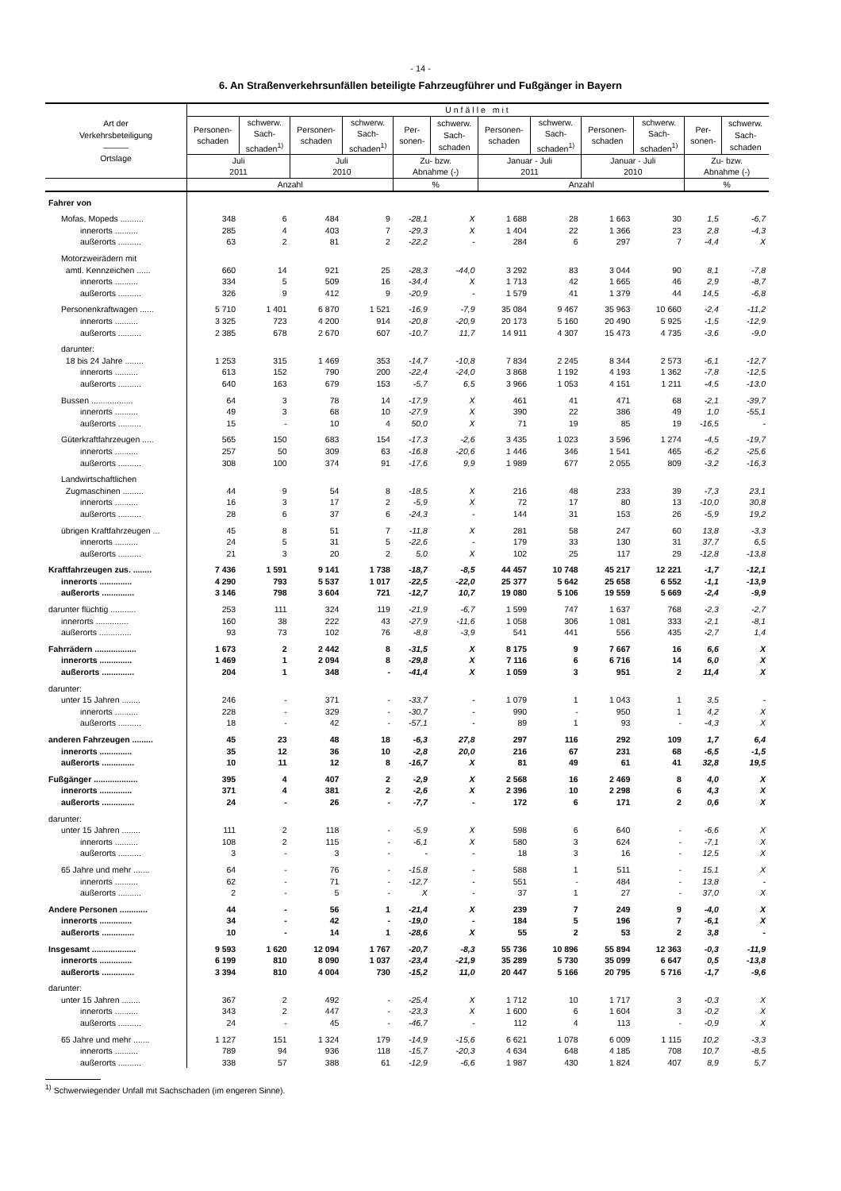- 14 -
6. An Straßenverkehrsunfällen beteiligte Fahrzeugführer und Fußgänger in Bayern
| Art der Verkehrsbeteiligung ――― Ortslage | Unfälle mit | | | | | | | | | | | |
| --- | --- | --- | --- | --- | --- | --- | --- | --- | --- | --- | --- | --- |
| | Personen- schaden | schwerw. Sach- schaden<sup>1)</sup> | Personen- schaden | schwerw. Sach- schaden<sup>1)</sup> | Per- sonen- | schwerw. Sach- schaden | Personen- schaden | schwerw. Sach- schaden<sup>1)</sup> | Personen- schaden | schwerw. Sach- schaden<sup>1)</sup> | Per- sonen- | schwerw. Sach- schaden |
| | Juli 2011 | | Juli 2010 | | Zu- bzw. Abnahme (-) | | Januar - Juli 2011 | | Januar - Juli 2010 | | Zu- bzw. Abnahme (-) | |
| | Anzahl | | | | % | | Anzahl | | | | % | |
| Fahrer von | | | | | | | | | | | | |
| Mofas, Mopeds .......... | 348 | 6 | 484 | 9 | -28,1 | X | 1 688 | 28 | 1 663 | 30 | 1,5 | -6,7 |
| innerorts .......... | 285 | 4 | 403 | 7 | -29,3 | X | 1 404 | 22 | 1 366 | 23 | 2,8 | -4,3 |
| außerorts .......... | 63 | 2 | 81 | 2 | -22,2 | - | 284 | 6 | 297 | 7 | -4,4 | X |
| Motorzweirädern mit | | | | | | | | | | | | |
| amtl. Kennzeichen ...... | 660 | 14 | 921 | 25 | -28,3 | -44,0 | 3 292 | 83 | 3 044 | 90 | 8,1 | -7,8 |
| innerorts .......... | 334 | 5 | 509 | 16 | -34,4 | X | 1 713 | 42 | 1 665 | 46 | 2,9 | -8,7 |
| außerorts .......... | 326 | 9 | 412 | 9 | -20,9 | - | 1 579 | 41 | 1 379 | 44 | 14,5 | -6,8 |
| Personenkraftwagen ...... | 5 710 | 1 401 | 6 870 | 1 521 | -16,9 | -7,9 | 35 084 | 9 467 | 35 963 | 10 660 | -2,4 | -11,2 |
| innerorts .......... | 3 325 | 723 | 4 200 | 914 | -20,8 | -20,9 | 20 173 | 5 160 | 20 490 | 5 925 | -1,5 | -12,9 |
| außerorts .......... | 2 385 | 678 | 2 670 | 607 | -10,7 | 11,7 | 14 911 | 4 307 | 15 473 | 4 735 | -3,6 | -9,0 |
| darunter: | | | | | | | | | | | | |
| 18 bis 24 Jahre ........ | 1 253 | 315 | 1 469 | 353 | -14,7 | -10,8 | 7 834 | 2 245 | 8 344 | 2 573 | -6,1 | -12,7 |
| innerorts .......... | 613 | 152 | 790 | 200 | -22,4 | -24,0 | 3 868 | 1 192 | 4 193 | 1 362 | -7,8 | -12,5 |
| außerorts .......... | 640 | 163 | 679 | 153 | -5,7 | 6,5 | 3 966 | 1 053 | 4 151 | 1 211 | -4,5 | -13,0 |
| Bussen .................. | 64 | 3 | 78 | 14 | -17,9 | X | 461 | 41 | 471 | 68 | -2,1 | -39,7 |
| innerorts .......... | 49 | 3 | 68 | 10 | -27,9 | X | 390 | 22 | 386 | 49 | 1,0 | -55,1 |
| außerorts .......... | 15 | - | 10 | 4 | 50,0 | X | 71 | 19 | 85 | 19 | -16,5 | - |
| Güterkraftfahrzeugen ..... | 565 | 150 | 683 | 154 | -17,3 | -2,6 | 3 435 | 1 023 | 3 596 | 1 274 | -4,5 | -19,7 |
| innerorts .......... | 257 | 50 | 309 | 63 | -16,8 | -20,6 | 1 446 | 346 | 1 541 | 465 | -6,2 | -25,6 |
| außerorts .......... | 308 | 100 | 374 | 91 | -17,6 | 9,9 | 1 989 | 677 | 2 055 | 809 | -3,2 | -16,3 |
| Landwirtschaftlichen | | | | | | | | | | | | |
| Zugmaschinen ......... | 44 | 9 | 54 | 8 | -18,5 | X | 216 | 48 | 233 | 39 | -7,3 | 23,1 |
| innerorts .......... | 16 | 3 | 17 | 2 | -5,9 | X | 72 | 17 | 80 | 13 | -10,0 | 30,8 |
| außerorts .......... | 28 | 6 | 37 | 6 | -24,3 | - | 144 | 31 | 153 | 26 | -5,9 | 19,2 |
| übrigen Kraftfahrzeugen ... | 45 | 8 | 51 | 7 | -11,8 | X | 281 | 58 | 247 | 60 | 13,8 | -3,3 |
| innerorts .......... | 24 | 5 | 31 | 5 | -22,6 | - | 179 | 33 | 130 | 31 | 37,7 | 6,5 |
| außerorts .......... | 21 | 3 | 20 | 2 | 5,0 | X | 102 | 25 | 117 | 29 | -12,8 | -13,8 |
| Kraftfahrzeugen zus. ........ | 7 436 | 1 591 | 9 141 | 1 738 | -18,7 | -8,5 | 44 457 | 10 748 | 45 217 | 12 221 | -1,7 | -12,1 |
| innerorts .............. | 4 290 | 793 | 5 537 | 1 017 | -22,5 | -22,0 | 25 377 | 5 642 | 25 658 | 6 552 | -1,1 | -13,9 |
| außerorts .............. | 3 146 | 798 | 3 604 | 721 | -12,7 | 10,7 | 19 080 | 5 106 | 19 559 | 5 669 | -2,4 | -9,9 |
| darunter flüchtig ........... | 253 | 111 | 324 | 119 | -21,9 | -6,7 | 1 599 | 747 | 1 637 | 768 | -2,3 | -2,7 |
| innerorts .............. | 160 | 38 | 222 | 43 | -27,9 | -11,6 | 1 058 | 306 | 1 081 | 333 | -2,1 | -8,1 |
| außerorts .............. | 93 | 73 | 102 | 76 | -8,8 | -3,9 | 541 | 441 | 556 | 435 | -2,7 | 1,4 |
| Fahrrädern .................. | 1 673 | 2 | 2 442 | 8 | -31,5 | X | 8 175 | 9 | 7 667 | 16 | 6,6 | X |
| innerorts .............. | 1 469 | 1 | 2 094 | 8 | -29,8 | X | 7 116 | 6 | 6 716 | 14 | 6,0 | X |
| außerorts .............. | 204 | 1 | 348 | - | -41,4 | X | 1 059 | 3 | 951 | 2 | 11,4 | X |
| darunter: | | | | | | | | | | | | |
| unter 15 Jahren ........ | 246 | - | 371 | - | -33,7 | - | 1 079 | 1 | 1 043 | 1 | 3,5 | - |
| innerorts .......... | 228 | - | 329 | - | -30,7 | - | 990 | - | 950 | 1 | 4,2 | X |
| außerorts .......... | 18 | - | 42 | - | -57,1 | - | 89 | 1 | 93 | - | -4,3 | X |
| anderen Fahrzeugen ......... | 45 | 23 | 48 | 18 | -6,3 | 27,8 | 297 | 116 | 292 | 109 | 1,7 | 6,4 |
| innerorts .............. | 35 | 12 | 36 | 10 | -2,8 | 20,0 | 216 | 67 | 231 | 68 | -6,5 | -1,5 |
| außerorts .............. | 10 | 11 | 12 | 8 | -16,7 | X | 81 | 49 | 61 | 41 | 32,8 | 19,5 |
| Fußgänger ................... | 395 | 4 | 407 | 2 | -2,9 | X | 2 568 | 16 | 2 469 | 8 | 4,0 | X |
| innerorts .............. | 371 | 4 | 381 | 2 | -2,6 | X | 2 396 | 10 | 2 298 | 6 | 4,3 | X |
| außerorts .............. | 24 | - | 26 | - | -7,7 | - | 172 | 6 | 171 | 2 | 0,6 | X |
| darunter: | | | | | | | | | | | | |
| unter 15 Jahren ........ | 111 | 2 | 118 | - | -5,9 | X | 598 | 6 | 640 | - | -6,6 | X |
| innerorts .......... | 108 | 2 | 115 | - | -6,1 | X | 580 | 3 | 624 | - | -7,1 | X |
| außerorts .......... | 3 | - | 3 | - | - | - | 18 | 3 | 16 | - | 12,5 | X |
| 65 Jahre und mehr ....... | 64 | - | 76 | - | -15,8 | - | 588 | 1 | 511 | - | 15,1 | X |
| innerorts .......... | 62 | - | 71 | - | -12,7 | - | 551 | - | 484 | - | 13,8 | - |
| außerorts .......... | 2 | - | 5 | - | X | - | 37 | 1 | 27 | - | 37,0 | X |
| Andere Personen ............ | 44 | - | 56 | 1 | -21,4 | X | 239 | 7 | 249 | 9 | -4,0 | X |
| innerorts .............. | 34 | - | 42 | - | -19,0 | - | 184 | 5 | 196 | 7 | -6,1 | X |
| außerorts .............. | 10 | - | 14 | 1 | -28,6 | X | 55 | 2 | 53 | 2 | 3,8 | - |
| Insgesamt ................... | 9 593 | 1 620 | 12 094 | 1 767 | -20,7 | -8,3 | 55 736 | 10 896 | 55 894 | 12 363 | -0,3 | -11,9 |
| innerorts .............. | 6 199 | 810 | 8 090 | 1 037 | -23,4 | -21,9 | 35 289 | 5 730 | 35 099 | 6 647 | 0,5 | -13,8 |
| außerorts .............. | 3 394 | 810 | 4 004 | 730 | -15,2 | 11,0 | 20 447 | 5 166 | 20 795 | 5 716 | -1,7 | -9,6 |
| darunter: | | | | | | | | | | | | |
| unter 15 Jahren ........ | 367 | 2 | 492 | - | -25,4 | X | 1 712 | 10 | 1 717 | 3 | -0,3 | X |
| innerorts .......... | 343 | 2 | 447 | - | -23,3 | X | 1 600 | 6 | 1 604 | 3 | -0,2 | X |
| außerorts .......... | 24 | - | 45 | - | -46,7 | - | 112 | 4 | 113 | - | -0,9 | X |
| 65 Jahre und mehr ....... | 1 127 | 151 | 1 324 | 179 | -14,9 | -15,6 | 6 621 | 1 078 | 6 009 | 1 115 | 10,2 | -3,3 |
| innerorts .......... | 789 | 94 | 936 | 118 | -15,7 | -20,3 | 4 634 | 648 | 4 185 | 708 | 10,7 | -8,5 |
| außerorts .......... | 338 | 57 | 388 | 61 | -12,9 | -6,6 | 1 987 | 430 | 1 824 | 407 | 8,9 | 5,7 |
<sup>1)</sup> Schwerwiegender Unfall mit Sachschaden (im engeren Sinne).